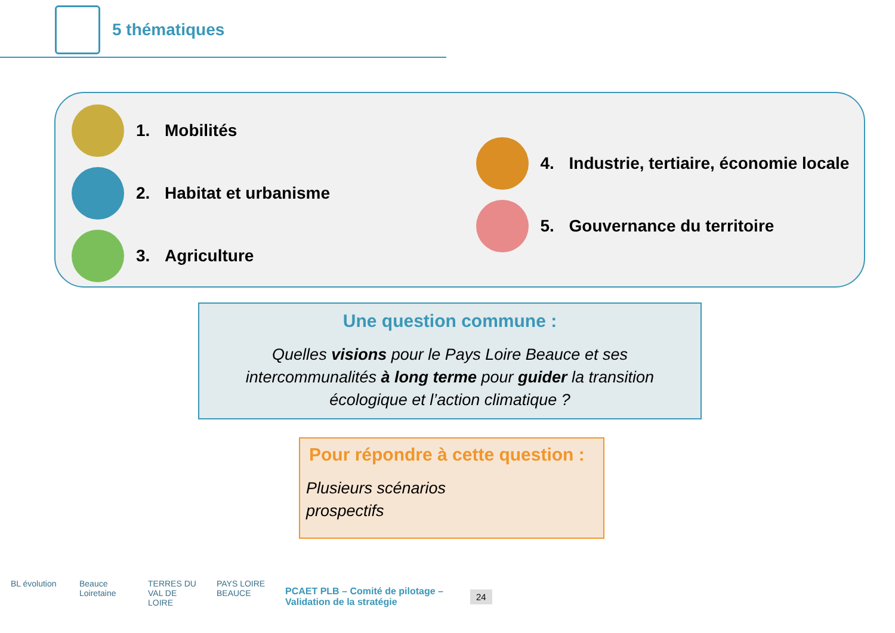5 thématiques
1. Mobilités
2. Habitat et urbanisme
3. Agriculture
4. Industrie, tertiaire, économie locale
5. Gouvernance du territoire
Une question commune :
Quelles visions pour le Pays Loire Beauce et ses intercommunalités à long terme pour guider la transition écologique et l’action climatique ?
Pour répondre à cette question :
Plusieurs scénarios
prospectifs
BL évolution
Beauce Loiretaine
TERRES DU VAL DE LOIRE
PAYS LOIRE BEAUCE
PCAET PLB – Comité de pilotage – Validation de la stratégie
24